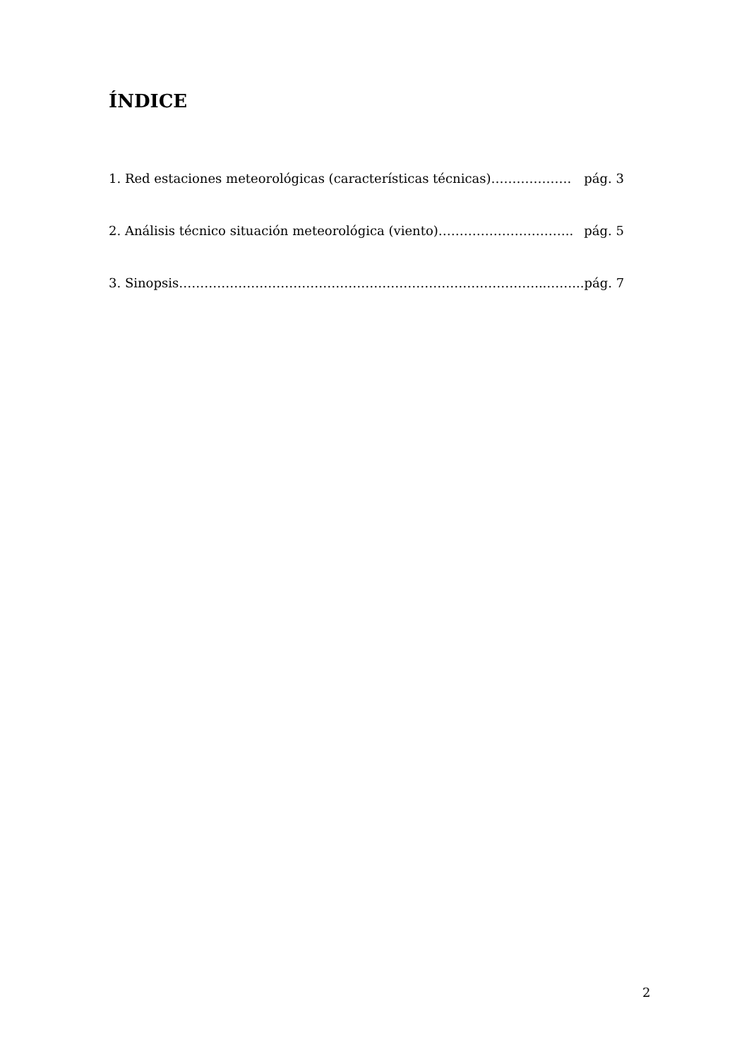ÍNDICE
1. Red estaciones meteorológicas (características técnicas)………………. pág. 3
2. Análisis técnico situación meteorológica (viento)………………………….. pág. 5
3. Sinopsis…………………………………………………………………………...……... pág. 7
2